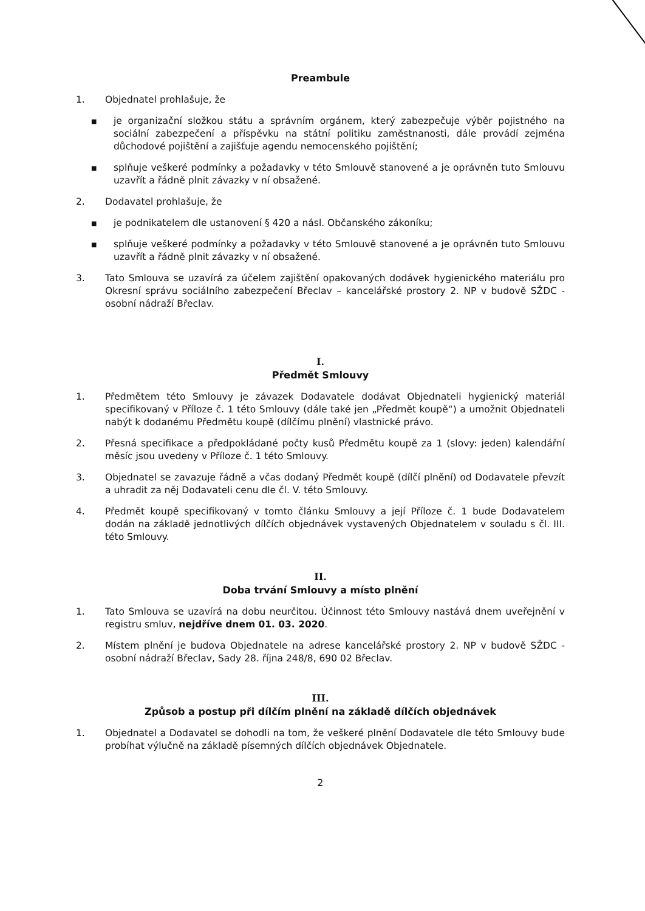Preambule
1. Objednatel prohlašuje, že
■
je organizační složkou státu a správním orgánem, který zabezpečuje výběr pojistného na sociální zabezpečení a příspěvku na státní politiku zaměstnanosti, dále provádí zejména důchodové pojištění a zajišťuje agendu nemocenského pojištění;
■
splňuje veškeré podmínky a požadavky v této Smlouvě stanovené a je oprávněn tuto Smlouvu uzavřít a řádně plnit závazky v ní obsažené.
2. Dodavatel prohlašuje, že
■
je podnikatelem dle ustanovení § 420 a násl. Občanského zákoníku;
■
splňuje veškeré podmínky a požadavky v této Smlouvě stanovené a je oprávněn tuto Smlouvu uzavřít a řádně plnit závazky v ní obsažené.
3. Tato Smlouva se uzavírá za účelem zajištění opakovaných dodávek hygienického materiálu pro Okresní správu sociálního zabezpečení Břeclav – kancelářské prostory 2. NP v budově SŽDC - osobní nádraží Břeclav.
I.
Předmět Smlouvy
1. Předmětem této Smlouvy je závazek Dodavatele dodávat Objednateli hygienický materiál specifikovaný v Příloze č. 1 této Smlouvy (dále také jen „Předmět koupě“) a umožnit Objednateli nabýt k dodanému Předmětu koupě (dílčímu plnění) vlastnické právo.
2. Přesná specifikace a předpokládané počty kusů Předmětu koupě za 1 (slovy: jeden) kalendářní měsíc jsou uvedeny v Příloze č. 1 této Smlouvy.
3. Objednatel se zavazuje řádně a včas dodaný Předmět koupě (dílčí plnění) od Dodavatele převzít a uhradit za něj Dodavateli cenu dle čl. V. této Smlouvy.
4. Předmět koupě specifikovaný v tomto článku Smlouvy a její Příloze č. 1 bude Dodavatelem dodán na základě jednotlivých dílčích objednávek vystavených Objednatelem v souladu s čl. III. této Smlouvy.
II.
Doba trvání Smlouvy a místo plnění
1. Tato Smlouva se uzavírá na dobu neurčitou. Účinnost této Smlouvy nastává dnem uveřejnění v registru smluv, nejdříve dnem 01. 03. 2020.
2. Místem plnění je budova Objednatele na adrese kancelářské prostory 2. NP v budově SŽDC - osobní nádraží Břeclav, Sady 28. října 248/8, 690 02 Břeclav.
III.
Způsob a postup při dílčím plnění na základě dílčích objednávek
1. Objednatel a Dodavatel se dohodli na tom, že veškeré plnění Dodavatele dle této Smlouvy bude probíhat výlučně na základě písemných dílčích objednávek Objednatele.
2